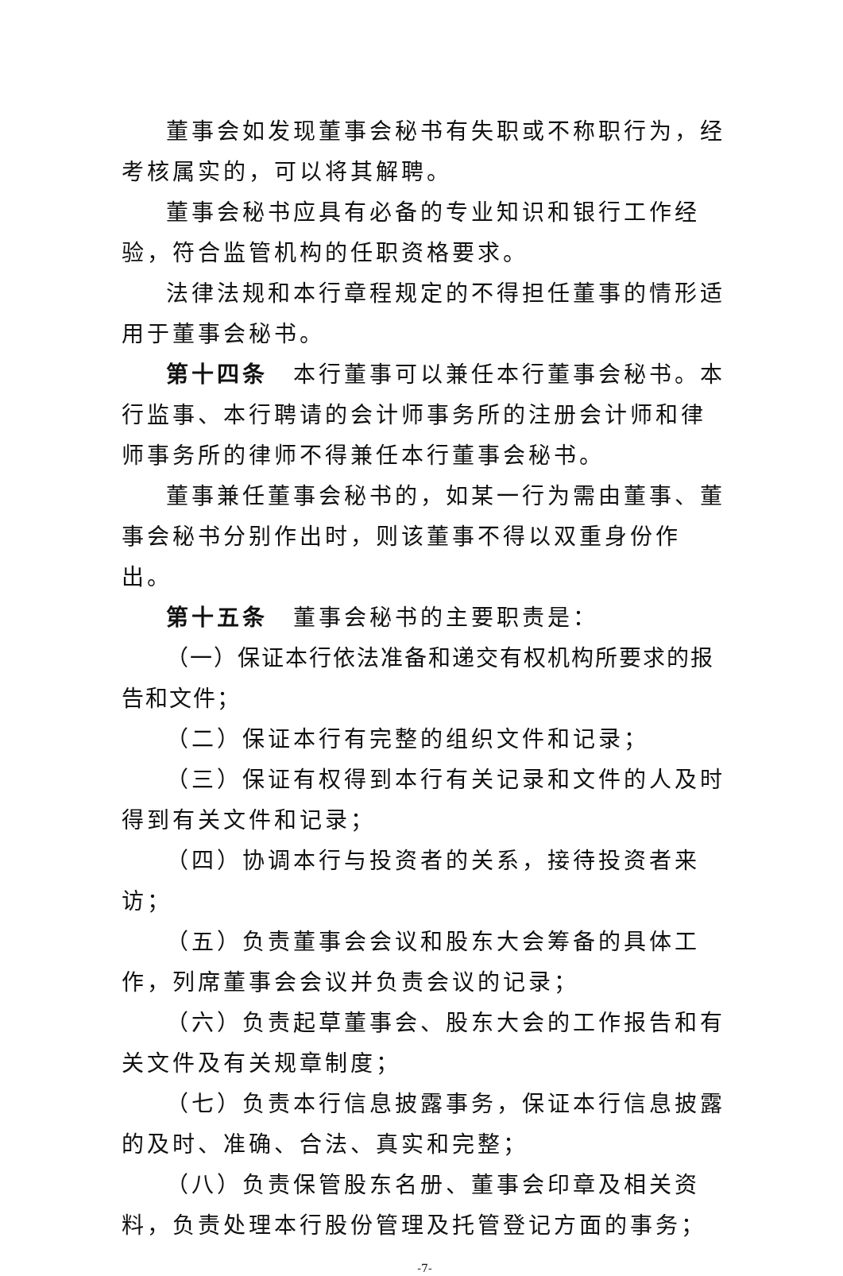董事会如发现董事会秘书有失职或不称职行为，经考核属实的，可以将其解聘。
董事会秘书应具有必备的专业知识和银行工作经验，符合监管机构的任职资格要求。
法律法规和本行章程规定的不得担任董事的情形适用于董事会秘书。
第十四条　本行董事可以兼任本行董事会秘书。本行监事、本行聘请的会计师事务所的注册会计师和律师事务所的律师不得兼任本行董事会秘书。
董事兼任董事会秘书的，如某一行为需由董事、董事会秘书分别作出时，则该董事不得以双重身份作出。
第十五条　董事会秘书的主要职责是：
（一）保证本行依法准备和递交有权机构所要求的报告和文件；
（二）保证本行有完整的组织文件和记录；
（三）保证有权得到本行有关记录和文件的人及时得到有关文件和记录；
（四）协调本行与投资者的关系，接待投资者来访；
（五）负责董事会会议和股东大会筹备的具体工作，列席董事会会议并负责会议的记录；
（六）负责起草董事会、股东大会的工作报告和有关文件及有关规章制度；
（七）负责本行信息披露事务，保证本行信息披露的及时、准确、合法、真实和完整；
（八）负责保管股东名册、董事会印章及相关资料，负责处理本行股份管理及托管登记方面的事务；
-7-